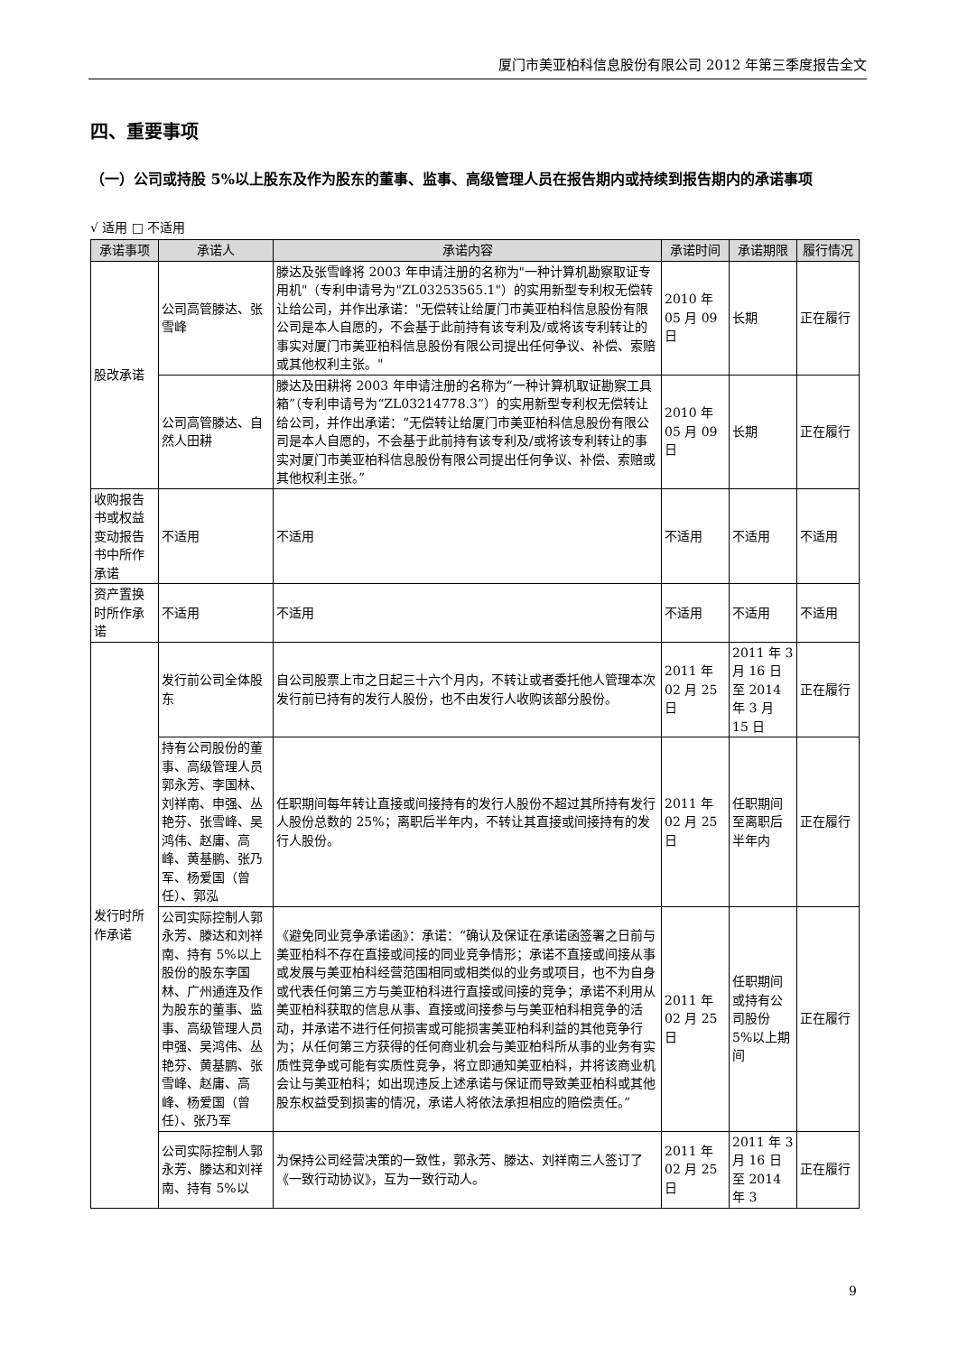厦门市美亚柏科信息股份有限公司 2012 年第三季度报告全文
四、重要事项
（一）公司或持股 5%以上股东及作为股东的董事、监事、高级管理人员在报告期内或持续到报告期内的承诺事项
√ 适用 □ 不适用
| 承诺事项 | 承诺人 | 承诺内容 | 承诺时间 | 承诺期限 | 履行情况 |
| --- | --- | --- | --- | --- | --- |
| 股改承诺 | 公司高管滕达、张雪峰 | 滕达及张雪峰将 2003 年申请注册的名称为"一种计算机勘察取证专用机"（专利申请号为"ZL03253565.1"）的实用新型专利权无偿转让给公司，并作出承诺："无偿转让给厦门市美亚柏科信息股份有限公司是本人自愿的，不会基于此前持有该专利及/或将该专利转让的事实对厦门市美亚柏科信息股份有限公司提出任何争议、补偿、索赔或其他权利主张。" | 2010 年 05 月 09 日 | 长期 | 正在履行 |
| | 公司高管滕达、自然人田耕 | 滕达及田耕将 2003 年申请注册的名称为“一种计算机取证勘察工具箱”（专利申请号为“ZL03214778.3”）的实用新型专利权无偿转让给公司，并作出承诺：“无偿转让给厦门市美亚柏科信息股份有限公司是本人自愿的，不会基于此前持有该专利及/或将该专利转让的事实对厦门市美亚柏科信息股份有限公司提出任何争议、补偿、索赔或其他权利主张。” | 2010 年 05 月 09 日 | 长期 | 正在履行 |
| 收购报告书或权益变动报告书中所作承诺 | 不适用 | 不适用 | 不适用 | 不适用 | 不适用 |
| 资产置换时所作承诺 | 不适用 | 不适用 | 不适用 | 不适用 | 不适用 |
| 发行时所作承诺 | 发行前公司全体股东 | 自公司股票上市之日起三十六个月内，不转让或者委托他人管理本次发行前已持有的发行人股份，也不由发行人收购该部分股份。 | 2011 年 02 月 25 日 | 2011 年 3 月 16 日至 2014 年 3 月 15 日 | 正在履行 |
| | 持有公司股份的董事、高级管理人员郭永芳、李国林、刘祥南、申强、丛艳芬、张雪峰、吴鸿伟、赵庸、高峰、黄基鹏、张乃军、杨爱国（曾任）、郭泓 | 任职期间每年转让直接或间接持有的发行人股份不超过其所持有发行人股份总数的 25%；离职后半年内，不转让其直接或间接持有的发行人股份。 | 2011 年 02 月 25 日 | 任职期间至离职后半年内 | 正在履行 |
| | 公司实际控制人郭永芳、滕达和刘祥南、持有 5%以上股份的股东李国林、广州通连及作为股东的董事、监事、高级管理人员申强、吴鸿伟、丛艳芬、黄基鹏、张雪峰、赵庸、高峰、杨爱国（曾任）、张乃军 | 《避免同业竞争承诺函》：承诺：“确认及保证在承诺函签署之日前与美亚柏科不存在直接或间接的同业竞争情形；承诺不直接或间接从事或发展与美亚柏科经营范围相同或相类似的业务或项目，也不为自身或代表任何第三方与美亚柏科进行直接或间接的竞争；承诺不利用从美亚柏科获取的信息从事、直接或间接参与与美亚柏科相竞争的活动，并承诺不进行任何损害或可能损害美亚柏科利益的其他竞争行为；从任何第三方获得的任何商业机会与美亚柏科所从事的业务有实质性竞争或可能有实质性竞争，将立即通知美亚柏科，并将该商业机会让与美亚柏科；如出现违反上述承诺与保证而导致美亚柏科或其他股东权益受到损害的情况，承诺人将依法承担相应的赔偿责任。” | 2011 年 02 月 25 日 | 任职期间或持有公司股份 5%以上期间 | 正在履行 |
| | 公司实际控制人郭永芳、滕达和刘祥南、持有 5%以 | 为保持公司经营决策的一致性，郭永芳、滕达、刘祥南三人签订了《一致行动协议》，互为一致行动人。 | 2011 年 02 月 25 日 | 2011 年 3 月 16 日至 2014 年 3 | 正在履行 |
9